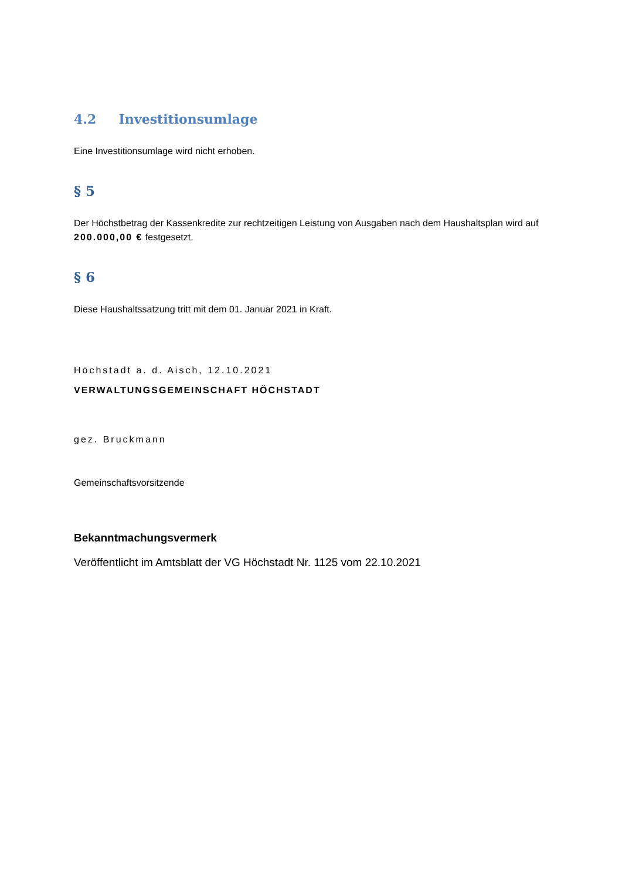4.2 Investitionsumlage
Eine Investitionsumlage wird nicht erhoben.
§ 5
Der Höchstbetrag der Kassenkredite zur rechtzeitigen Leistung von Ausgaben nach dem Haushaltsplan wird auf 200.000,00 € festgesetzt.
§ 6
Diese Haushaltssatzung tritt mit dem 01. Januar 2021 in Kraft.
Höchstadt a. d. Aisch, 12.10.2021
VERWALTUNGSGEMEINSCHAFT HÖCHSTADT
gez. Bruckmann
Gemeinschaftsvorsitzende
Bekanntmachungsvermerk
Veröffentlicht im Amtsblatt der VG Höchstadt Nr. 1125 vom 22.10.2021